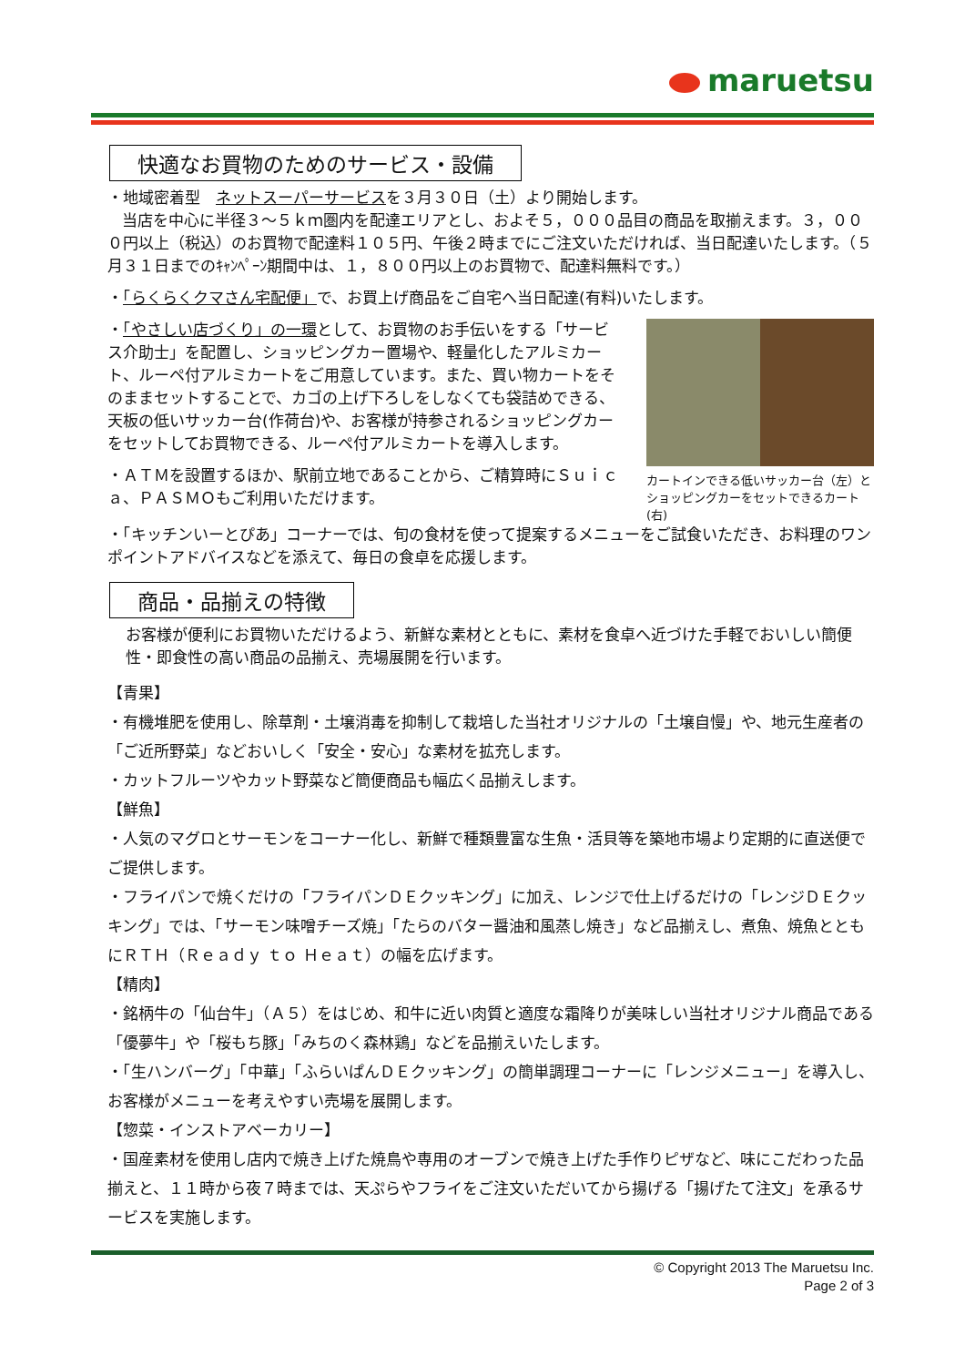maruetsu
快適なお買物のためのサービス・設備
・地域密着型　ネットスーパーサービスを３月３０日（土）より開始します。
当店を中心に半径３～５ｋｍ圏内を配達エリアとし、およそ５，０００品目の商品を取揃えます。３，０００円以上（税込）のお買物で配達料１０５円、午後２時までにご注文いただければ、当日配達いたします。（５月３１日までのｷｬﾝﾍﾟｰﾝ期間中は、１，８００円以上のお買物で、配達料無料です。）
・「らくらくクマさん宅配便」で、お買上げ商品をご自宅へ当日配達(有料)いたします。
・「やさしい店づくり」の一環として、お買物のお手伝いをする「サービス介助士」を配置し、ショッピングカー置場や、軽量化したアルミカート、ルーペ付アルミカートをご用意しています。また、買い物カートをそのままセットすることで、カゴの上げ下ろしをしなくても袋詰めできる、天板の低いサッカー台(作荷台)や、お客様が持参されるショッピングカーをセットしてお買物できる、ルーペ付アルミカートを導入します。
・ＡＴＭを設置するほか、駅前立地であることから、ご精算時にＳｕｉｃａ、ＰＡＳＭＯもご利用いただけます。
カートインできる低いサッカー台（左）と
ショッピングカーをセットできるカート(右)
・「キッチンいーとぴあ」コーナーでは、旬の食材を使って提案するメニューをご試食いただき、お料理のワンポイントアドバイスなどを添えて、毎日の食卓を応援します。
商品・品揃えの特徴
お客様が便利にお買物いただけるよう、新鮮な素材とともに、素材を食卓へ近づけた手軽でおいしい簡便性・即食性の高い商品の品揃え、売場展開を行います。
【青果】
・有機堆肥を使用し、除草剤・土壌消毒を抑制して栽培した当社オリジナルの「土壌自慢」や、地元生産者の「ご近所野菜」などおいしく「安全・安心」な素材を拡充します。
・カットフルーツやカット野菜など簡便商品も幅広く品揃えします。
【鮮魚】
・人気のマグロとサーモンをコーナー化し、新鮮で種類豊富な生魚・活貝等を築地市場より定期的に直送便でご提供します。
・フライパンで焼くだけの「フライパンＤＥクッキング」に加え、レンジで仕上げるだけの「レンジＤＥクッキング」では、「サーモン味噌チーズ焼」「たらのバター醤油和風蒸し焼き」など品揃えし、煮魚、焼魚とともにＲＴＨ（Ｒｅａｄｙ ｔｏ Ｈｅａｔ）の幅を広げます。
【精肉】
・銘柄牛の「仙台牛」（Ａ５）をはじめ、和牛に近い肉質と適度な霜降りが美味しい当社オリジナル商品である「優夢牛」や「桜もち豚」「みちのく森林鶏」などを品揃えいたします。
・「生ハンバーグ」「中華」「ふらいぱんＤＥクッキング」の簡単調理コーナーに「レンジメニュー」を導入し、お客様がメニューを考えやすい売場を展開します。
【惣菜・インストアベーカリー】
・国産素材を使用し店内で焼き上げた焼鳥や専用のオーブンで焼き上げた手作りピザなど、味にこだわった品揃えと、１１時から夜７時までは、天ぷらやフライをご注文いただいてから揚げる「揚げたて注文」を承るサービスを実施します。
© Copyright 2013 The Maruetsu Inc.
Page 2 of 3